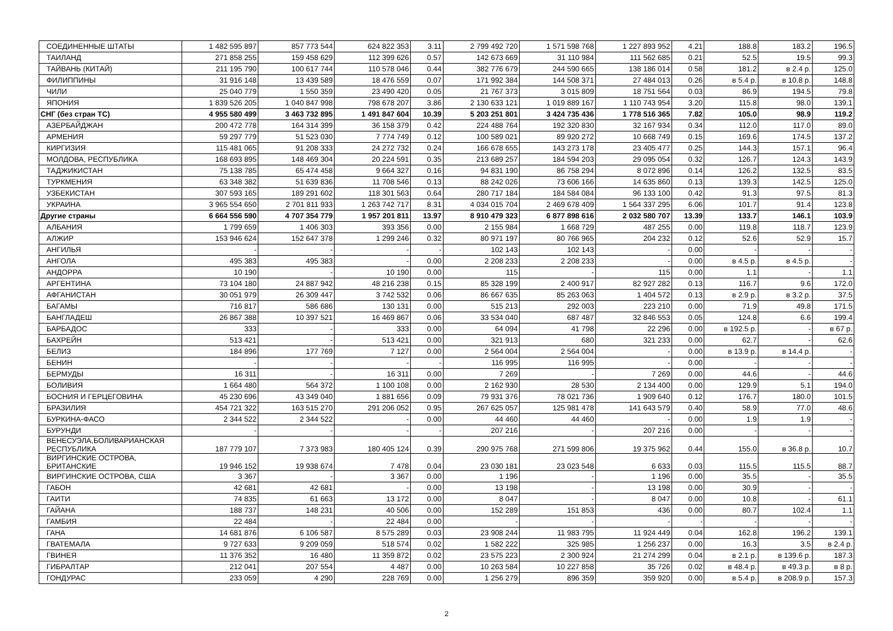| СОЕДИНЕННЫЕ ШТАТЫ | 1 482 595 897 | 857 773 544 | 624 822 353 | 3.11 | 2 799 492 720 | 1 571 598 768 | 1 227 893 952 | 4.21 | 188.8 | 183.2 | 196.5 |
| ТАИЛАНД | 271 858 255 | 159 458 629 | 112 399 626 | 0.57 | 142 673 669 | 31 110 984 | 111 562 685 | 0.21 | 52.5 | 19.5 | 99.3 |
| ТАЙВАНЬ (КИТАЙ) | 211 195 790 | 100 617 744 | 110 578 046 | 0.44 | 382 776 679 | 244 590 665 | 138 186 014 | 0.58 | 181.2 | в 2.4 р. | 125.0 |
| ФИЛИППИНЫ | 31 916 148 | 13 439 589 | 18 476 559 | 0.07 | 171 992 384 | 144 508 371 | 27 484 013 | 0.26 | в 5.4 р. | в 10.8 р. | 148.8 |
| ЧИЛИ | 25 040 779 | 1 550 359 | 23 490 420 | 0.05 | 21 767 373 | 3 015 809 | 18 751 564 | 0.03 | 86.9 | 194.5 | 79.8 |
| ЯПОНИЯ | 1 839 526 205 | 1 040 847 998 | 798 678 207 | 3.86 | 2 130 633 121 | 1 019 889 167 | 1 110 743 954 | 3.20 | 115.8 | 98.0 | 139.1 |
| СНГ (без стран ТС) | 4 955 580 499 | 3 463 732 895 | 1 491 847 604 | 10.39 | 5 203 251 801 | 3 424 735 436 | 1 778 516 365 | 7.82 | 105.0 | 98.9 | 119.2 |
| АЗЕРБАЙДЖАН | 200 472 778 | 164 314 399 | 36 158 379 | 0.42 | 224 488 764 | 192 320 830 | 32 167 934 | 0.34 | 112.0 | 117.0 | 89.0 |
| АРМЕНИЯ | 59 297 779 | 51 523 030 | 7 774 749 | 0.12 | 100 589 021 | 89 920 272 | 10 668 749 | 0.15 | 169.6 | 174.5 | 137.2 |
| КИРГИЗИЯ | 115 481 065 | 91 208 333 | 24 272 732 | 0.24 | 166 678 655 | 143 273 178 | 23 405 477 | 0.25 | 144.3 | 157.1 | 96.4 |
| МОЛДОВА, РЕСПУБЛИКА | 168 693 895 | 148 469 304 | 20 224 591 | 0.35 | 213 689 257 | 184 594 203 | 29 095 054 | 0.32 | 126.7 | 124.3 | 143.9 |
| ТАДЖИКИСТАН | 75 138 785 | 65 474 458 | 9 664 327 | 0.16 | 94 831 190 | 86 758 294 | 8 072 896 | 0.14 | 126.2 | 132.5 | 83.5 |
| ТУРКМЕНИЯ | 63 348 382 | 51 639 836 | 11 708 546 | 0.13 | 88 242 026 | 73 606 166 | 14 635 860 | 0.13 | 139.3 | 142.5 | 125.0 |
| УЗБЕКИСТАН | 307 593 165 | 189 291 602 | 118 301 563 | 0.64 | 280 717 184 | 184 584 084 | 96 133 100 | 0.42 | 91.3 | 97.5 | 81.3 |
| УКРАИНА | 3 965 554 650 | 2 701 811 933 | 1 263 742 717 | 8.31 | 4 034 015 704 | 2 469 678 409 | 1 564 337 295 | 6.06 | 101.7 | 91.4 | 123.8 |
| Другие страны | 6 664 556 590 | 4 707 354 779 | 1 957 201 811 | 13.97 | 8 910 479 323 | 6 877 898 616 | 2 032 580 707 | 13.39 | 133.7 | 146.1 | 103.9 |
| АЛБАНИЯ | 1 799 659 | 1 406 303 | 393 356 | 0.00 | 2 155 984 | 1 668 729 | 487 255 | 0.00 | 119.8 | 118.7 | 123.9 |
| АЛЖИР | 153 946 624 | 152 647 378 | 1 299 246 | 0.32 | 80 971 197 | 80 766 965 | 204 232 | 0.12 | 52.6 | 52.9 | 15.7 |
| АНГИЛЬЯ | - | - | - | - | 102 143 | 102 143 | - | 0.00 | - | - | - |
| АНГОЛА | 495 383 | 495 383 | - | 0.00 | 2 208 233 | 2 208 233 | - | 0.00 | в 4.5 р. | в 4.5 р. | - |
| АНДОРРА | 10 190 | - | 10 190 | 0.00 | 115 | - | 115 | 0.00 | 1.1 | - | 1.1 |
| АРГЕНТИНА | 73 104 180 | 24 887 942 | 48 216 238 | 0.15 | 85 328 199 | 2 400 917 | 82 927 282 | 0.13 | 116.7 | 9.6 | 172.0 |
| АФГАНИСТАН | 30 051 979 | 26 309 447 | 3 742 532 | 0.06 | 86 667 635 | 85 263 063 | 1 404 572 | 0.13 | в 2.9 р. | в 3.2 р. | 37.5 |
| БАГАМЫ | 716 817 | 586 686 | 130 131 | 0.00 | 515 213 | 292 003 | 223 210 | 0.00 | 71.9 | 49.8 | 171.5 |
| БАНГЛАДЕШ | 26 867 388 | 10 397 521 | 16 469 867 | 0.06 | 33 534 040 | 687 487 | 32 846 553 | 0.05 | 124.8 | 6.6 | 199.4 |
| БАРБАДОС | 333 | - | 333 | 0.00 | 64 094 | 41 798 | 22 296 | 0.00 | в 192.5 р. | - | в 67 р. |
| БАХРЕЙН | 513 421 | - | 513 421 | 0.00 | 321 913 | 680 | 321 233 | 0.00 | 62.7 | - | 62.6 |
| БЕЛИЗ | 184 896 | 177 769 | 7 127 | 0.00 | 2 564 004 | 2 564 004 | - | 0.00 | в 13.9 р. | в 14.4 р. | - |
| БЕНИН | - | - | - | - | 116 995 | 116 995 | - | 0.00 | - | - | - |
| БЕРМУДЫ | 16 311 | - | 16 311 | 0.00 | 7 269 | - | 7 269 | 0.00 | 44.6 | - | 44.6 |
| БОЛИВИЯ | 1 664 480 | 564 372 | 1 100 108 | 0.00 | 2 162 930 | 28 530 | 2 134 400 | 0.00 | 129.9 | 5.1 | 194.0 |
| БОСНИЯ И ГЕРЦЕГОВИНА | 45 230 696 | 43 349 040 | 1 881 656 | 0.09 | 79 931 376 | 78 021 736 | 1 909 640 | 0.12 | 176.7 | 180.0 | 101.5 |
| БРАЗИЛИЯ | 454 721 322 | 163 515 270 | 291 206 052 | 0.95 | 267 625 057 | 125 981 478 | 141 643 579 | 0.40 | 58.9 | 77.0 | 48.6 |
| БУРКИНА-ФАСО | 2 344 522 | 2 344 522 | - | 0.00 | 44 460 | 44 460 | - | 0.00 | 1.9 | 1.9 | - |
| БУРУНДИ | - | - | - | - | 207 216 | - | 207 216 | 0.00 | - | - | - |
| ВЕНЕСУЭЛА,БОЛИВАРИАНСКАЯ РЕСПУБЛИКА | 187 779 107 | 7 373 983 | 180 405 124 | 0.39 | 290 975 768 | 271 599 806 | 19 375 962 | 0.44 | 155.0 | в 36.8 р. | 10.7 |
| ВИРГИНСКИЕ ОСТРОВА, БРИТАНСКИЕ | 19 946 152 | 19 938 674 | 7 478 | 0.04 | 23 030 181 | 23 023 548 | 6 633 | 0.03 | 115.5 | 115.5 | 88.7 |
| ВИРГИНСКИЕ ОСТРОВА, США | 3 367 | - | 3 367 | 0.00 | 1 196 | - | 1 196 | 0.00 | 35.5 | - | 35.5 |
| ГАБОН | 42 681 | 42 681 | - | 0.00 | 13 198 | - | 13 198 | 0.00 | 30.9 | - | - |
| ГАИТИ | 74 835 | 61 663 | 13 172 | 0.00 | 8 047 | - | 8 047 | 0.00 | 10.8 | - | 61.1 |
| ГАЙАНА | 188 737 | 148 231 | 40 506 | 0.00 | 152 289 | 151 853 | 436 | 0.00 | 80.7 | 102.4 | 1.1 |
| ГАМБИЯ | 22 484 | - | 22 484 | 0.00 | - | - | - | - | - | - | - |
| ГАНА | 14 681 876 | 6 106 587 | 8 575 289 | 0.03 | 23 908 244 | 11 983 795 | 11 924 449 | 0.04 | 162.8 | 196.2 | 139.1 |
| ГВАТЕМАЛА | 9 727 633 | 9 209 059 | 518 574 | 0.02 | 1 582 222 | 325 985 | 1 256 237 | 0.00 | 16.3 | 3.5 | в 2.4 р. |
| ГВИНЕЯ | 11 376 352 | 16 480 | 11 359 872 | 0.02 | 23 575 223 | 2 300 924 | 21 274 299 | 0.04 | в 2.1 р. | в 139.6 р. | 187.3 |
| ГИБРАЛТАР | 212 041 | 207 554 | 4 487 | 0.00 | 10 263 584 | 10 227 858 | 35 726 | 0.02 | в 48.4 р. | в 49.3 р. | в 8 р. |
| ГОНДУРАС | 233 059 | 4 290 | 228 769 | 0.00 | 1 256 279 | 896 359 | 359 920 | 0.00 | в 5.4 р. | в 208.9 р. | 157.3 |
2